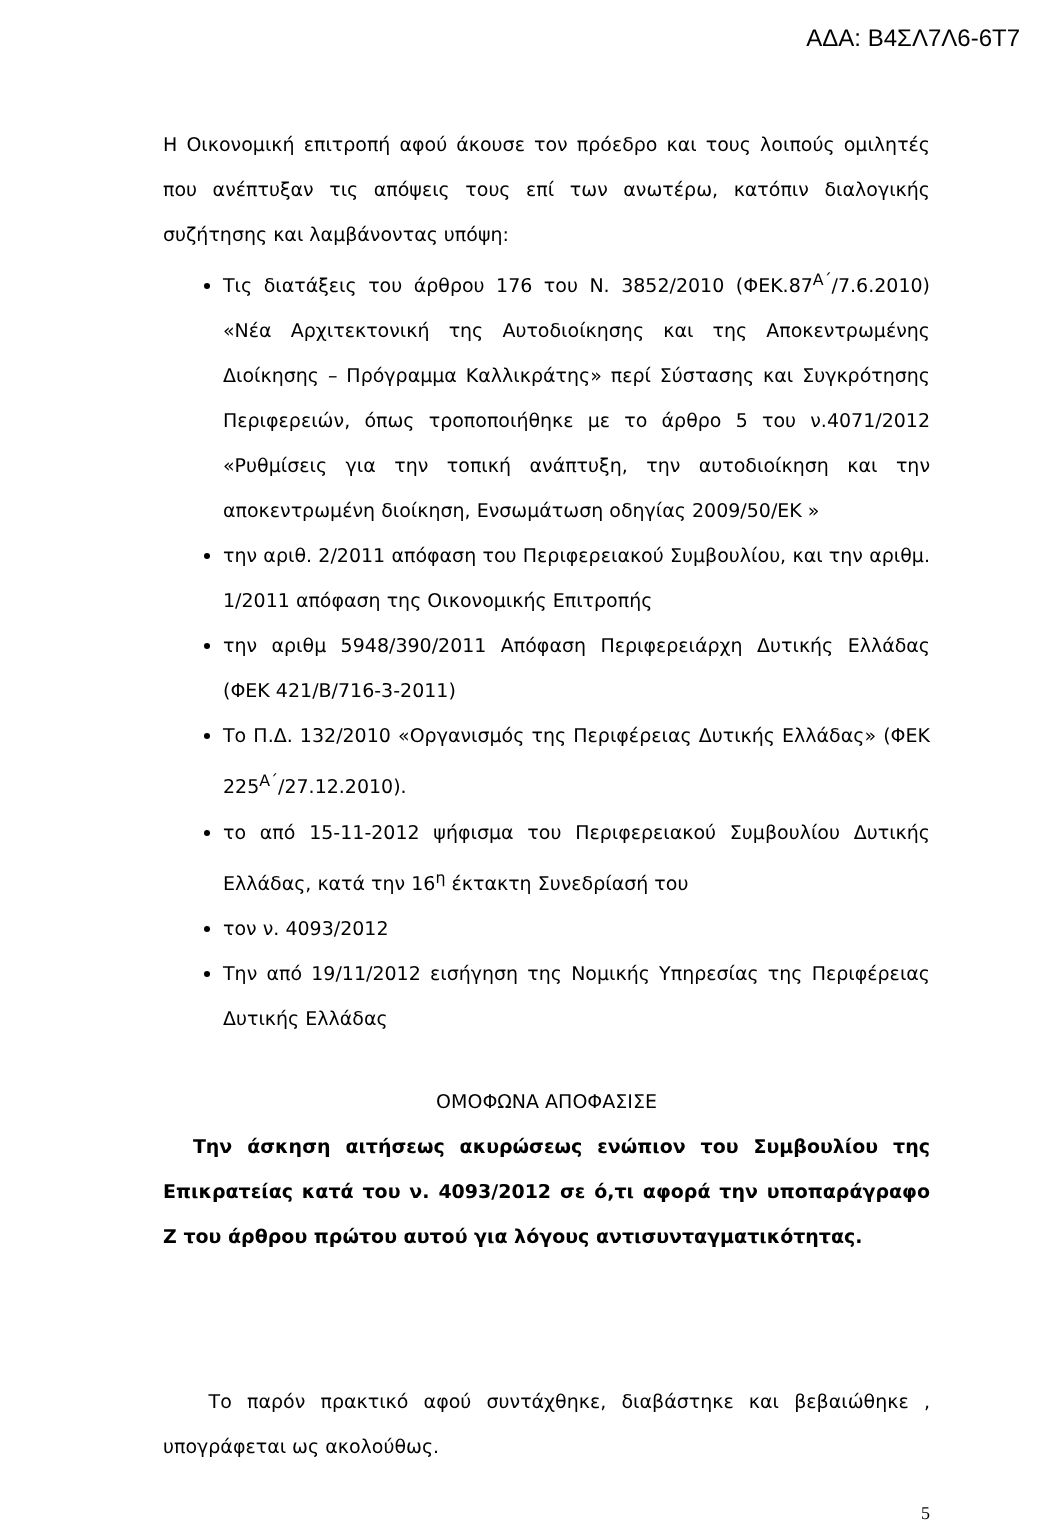ΑΔΑ: Β4ΣΛ7Λ6-6Τ7
Η Οικονομική επιτροπή αφού άκουσε τον πρόεδρο και τους λοιπούς ομιλητές που ανέπτυξαν τις απόψεις τους επί των ανωτέρω, κατόπιν διαλογικής συζήτησης και λαμβάνοντας υπόψη:
Τις διατάξεις του άρθρου 176 του Ν. 3852/2010 (ΦΕΚ.87<sup>Α΄</sup>/7.6.2010) «Νέα Αρχιτεκτονική της Αυτοδιοίκησης και της Αποκεντρωμένης Διοίκησης – Πρόγραμμα Καλλικράτης» περί Σύστασης και Συγκρότησης Περιφερειών, όπως τροποποιήθηκε με το άρθρο 5 του ν.4071/2012 «Ρυθμίσεις για την τοπική ανάπτυξη, την αυτοδιοίκηση και την αποκεντρωμένη διοίκηση, Ενσωμάτωση οδηγίας 2009/50/ΕΚ »
την αριθ. 2/2011 απόφαση του Περιφερειακού Συμβουλίου, και την αριθμ. 1/2011 απόφαση της Οικονομικής Επιτροπής
την αριθμ 5948/390/2011 Απόφαση Περιφερειάρχη Δυτικής Ελλάδας (ΦΕΚ 421/Β/716-3-2011)
Το Π.Δ. 132/2010 «Οργανισμός της Περιφέρειας Δυτικής Ελλάδας» (ΦΕΚ 225<sup>Α΄</sup>/27.12.2010).
το από 15-11-2012 ψήφισμα του Περιφερειακού Συμβουλίου Δυτικής Ελλάδας, κατά την 16<sup>η</sup> έκτακτη Συνεδρίασή του
τον ν. 4093/2012
Την από 19/11/2012 εισήγηση της Νομικής Υπηρεσίας της Περιφέρειας Δυτικής Ελλάδας
ΟΜΟΦΩΝΑ ΑΠΟΦΑΣΙΣΕ
Την άσκηση αιτήσεως ακυρώσεως ενώπιον του Συμβουλίου της Επικρατείας κατά του ν. 4093/2012 σε ό,τι αφορά την υποπαράγραφο Ζ του άρθρου πρώτου αυτού για λόγους αντισυνταγματικότητας.
Το παρόν πρακτικό αφού συντάχθηκε, διαβάστηκε και βεβαιώθηκε , υπογράφεται ως ακολούθως.
5